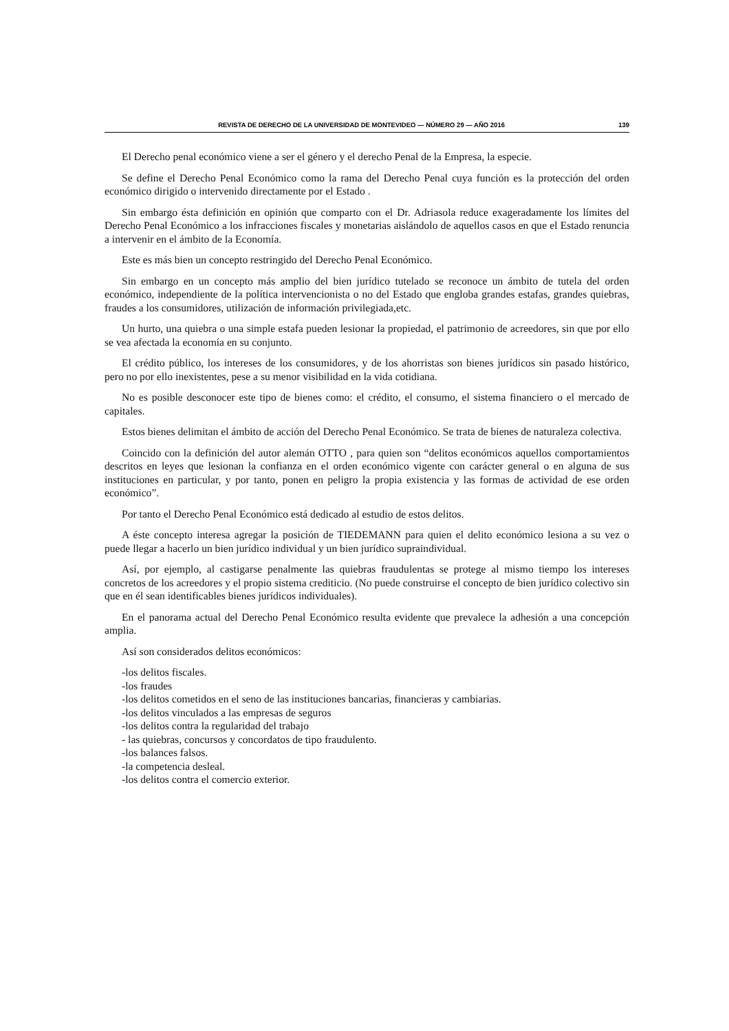REVISTA DE DERECHO DE LA UNIVERSIDAD DE MONTEVIDEO — NÚMERO 29 — AÑO 2016 139
El Derecho penal económico viene a ser el género y el derecho Penal de la Empresa, la especie.
Se define el Derecho Penal Económico como la rama del Derecho Penal cuya función es la protección del orden económico dirigido o intervenido directamente por el Estado .
Sin embargo ésta definición en opinión que comparto con el Dr. Adriasola reduce exageradamente los límites del Derecho Penal Económico a los infracciones fiscales y monetarias aislándolo de aquellos casos en que el Estado renuncia a intervenir en el ámbito de la Economía.
Este es más bien un concepto restringido del Derecho Penal Económico.
Sin embargo en un concepto más amplio del bien jurídico tutelado se reconoce un ámbito de tutela del orden económico, independiente de la política intervencionista o no del Estado que engloba grandes estafas, grandes quiebras, fraudes a los consumidores, utilización de información privilegiada,etc.
Un hurto, una quiebra o una simple estafa pueden lesionar la propiedad, el patrimonio de acreedores, sin que por ello se vea afectada la economía en su conjunto.
El crédito público, los intereses de los consumidores, y de los ahorristas son bienes jurídicos sin pasado histórico, pero no por ello inexistentes, pese a su menor visibilidad en la vida cotidiana.
No es posible desconocer este tipo de bienes como: el crédito, el consumo, el sistema financiero o el mercado de capitales.
Estos bienes delimitan el ámbito de acción del Derecho Penal Económico. Se trata de bienes de naturaleza colectiva.
Coincido con la definición del autor alemán OTTO , para quien son “delitos económicos aquellos comportamientos descritos en leyes que lesionan la confianza en el orden económico vigente con carácter general o en alguna de sus instituciones en particular, y por tanto, ponen en peligro la propia existencia y las formas de actividad de ese orden económico”.
Por tanto el Derecho Penal Económico está dedicado al estudio de estos delitos.
A éste concepto interesa agregar la posición de TIEDEMANN para quien el delito económico lesiona a su vez o puede llegar a hacerlo un bien jurídico individual y un bien jurídico supraindividual.
Así, por ejemplo, al castigarse penalmente las quiebras fraudulentas se protege al mismo tiempo los intereses concretos de los acreedores y el propio sistema crediticio. (No puede construirse el concepto de bien jurídico colectivo sin que en él sean identificables bienes jurídicos individuales).
En el panorama actual del Derecho Penal Económico resulta evidente que prevalece la adhesión a una concepción amplia.
Así son considerados delitos económicos:
-los delitos fiscales.
-los fraudes
-los delitos cometidos en el seno de las instituciones bancarias, financieras y cambiarias.
-los delitos vinculados a las empresas de seguros
-los delitos contra la regularidad del trabajo
- las quiebras, concursos y concordatos de tipo fraudulento.
-los balances falsos.
-la competencia desleal.
-los delitos contra el comercio exterior.